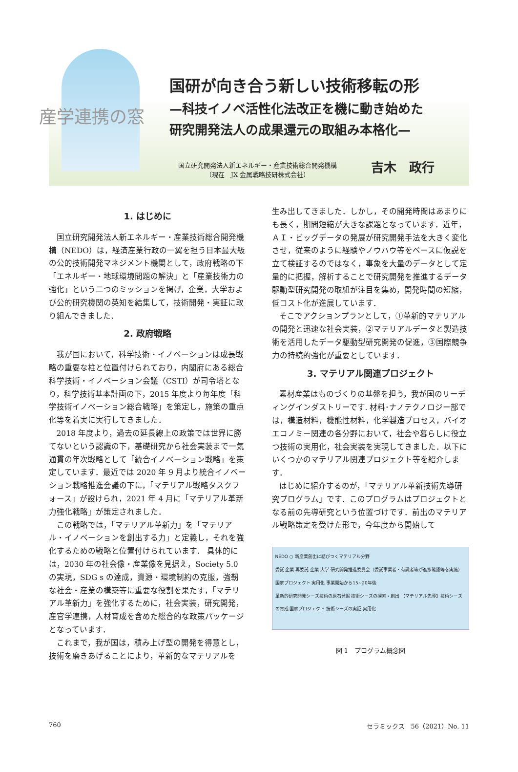産学連携の窓
国研が向き合う新しい技術移転の形
—科技イノベ活性化法改正を機に動き始めた
研究開発法人の成果還元の取組み本格化—
国立研究開発法人新エネルギー・産業技術総合開発機構
（現在　JX 金属戦略技研株式会社）
吉木　政行
1. はじめに
国立研究開発法人新エネルギー・産業技術総合開発機構（NEDO）は，経済産業行政の一翼を担う日本最大級の公的技術開発マネジメント機関として，政府戦略の下「エネルギー・地球環境問題の解決」と「産業技術力の強化」という二つのミッションを掲げ，企業，大学および公的研究機関の英知を結集して，技術開発・実証に取り組んできました．
2. 政府戦略
我が国において，科学技術・イノベーションは成長戦略の重要な柱と位置付けられており，内閣府にある総合科学技術・イノベーション会議（CSTI）が司令塔となり，科学技術基本計画の下，2015 年度より毎年度「科学技術イノベーション総合戦略」を策定し，施策の重点化等を着実に実行してきました．
2018 年度より，過去の延長線上の政策では世界に勝てないという認識の下，基礎研究から社会実装まで一気通貫の年次戦略として「統合イノベーション戦略」を策定しています．最近では 2020 年 9 月より統合イノベーション戦略推進会議の下に，「マテリアル戦略タスクフォース」が設けられ，2021 年 4 月に「マテリアル革新力強化戦略」が策定されました．
この戦略では，「マテリアル革新力」を「マテリアル・イノベーションを創出する力」と定義し，それを強化するための戦略と位置付けられています． 具体的には，2030 年の社会像・産業像を見据え，Society 5.0 の実現，SDG s の達成，資源・環境制約の克服，強靭な社会・産業の構築等に重要な役割を果たす，「マテリアル革新力」を強化するために，社会実装，研究開発，産官学連携，人材育成を含めた総合的な政策パッケージとなっています．
これまで，我が国は，積み上げ型の開発を得意とし，技術を磨きあげることにより，革新的なマテリアルを
生み出してきました．しかし，その開発時間はあまりにも長く，期間短縮が大きな課題となっています．近年，ＡＩ・ビッグデータの発展が研究開発手法を大きく変化させ，従来のように経験やノウハウ等をベースに仮説を立て検証するのではなく，事象を大量のデータとして定量的に把握，解析することで研究開発を推進するデータ駆動型研究開発の取組が注目を集め，開発時間の短縮，低コスト化が進展しています．
そこでアクションプランとして，①革新的マテリアルの開発と迅速な社会実装，②マテリアルデータと製造技術を活用したデータ駆動型研究開発の促進，③国際競争力の持続的強化が重要としています．
3. マテリアル関連プロジェクト
素材産業はものづくりの基盤を担う，我が国のリーディングインダストリーです. 材料･ナノテクノロジー部では，構造材料，機能性材料，化学製造プロセス，バイオエコノミー関連の各分野において，社会や暮らしに役立つ技術の実用化，社会実装を実現してきました．以下にいくつかのマテリアル関連プロジェクト等を紹介します．
はじめに紹介するのが，「マテリアル革新技術先導研究プログラム」です．このプログラムはプロジェクトとなる前の先導研究という位置づけです．前出のマテリアル戦略策定を受けた形で，今年度から開始して
NEDO ○ 新産業創出に結びつくマテリアル分野
委託 企業 再委託 企業 大学 研究開発推進委員会（委託事業者・有識者等が進捗確認等を実施） 国家プロジェクト 実用化 事業開始から15~20年後
革新的研究開発シーズ技術の原石発掘 技術シーズの探索・創出 【マテリアル先導】技術シーズの育成 国家プロジェクト 技術シーズの実証 実用化
図 1　プログラム概念図
760 セラミックス　56（2021）No. 11